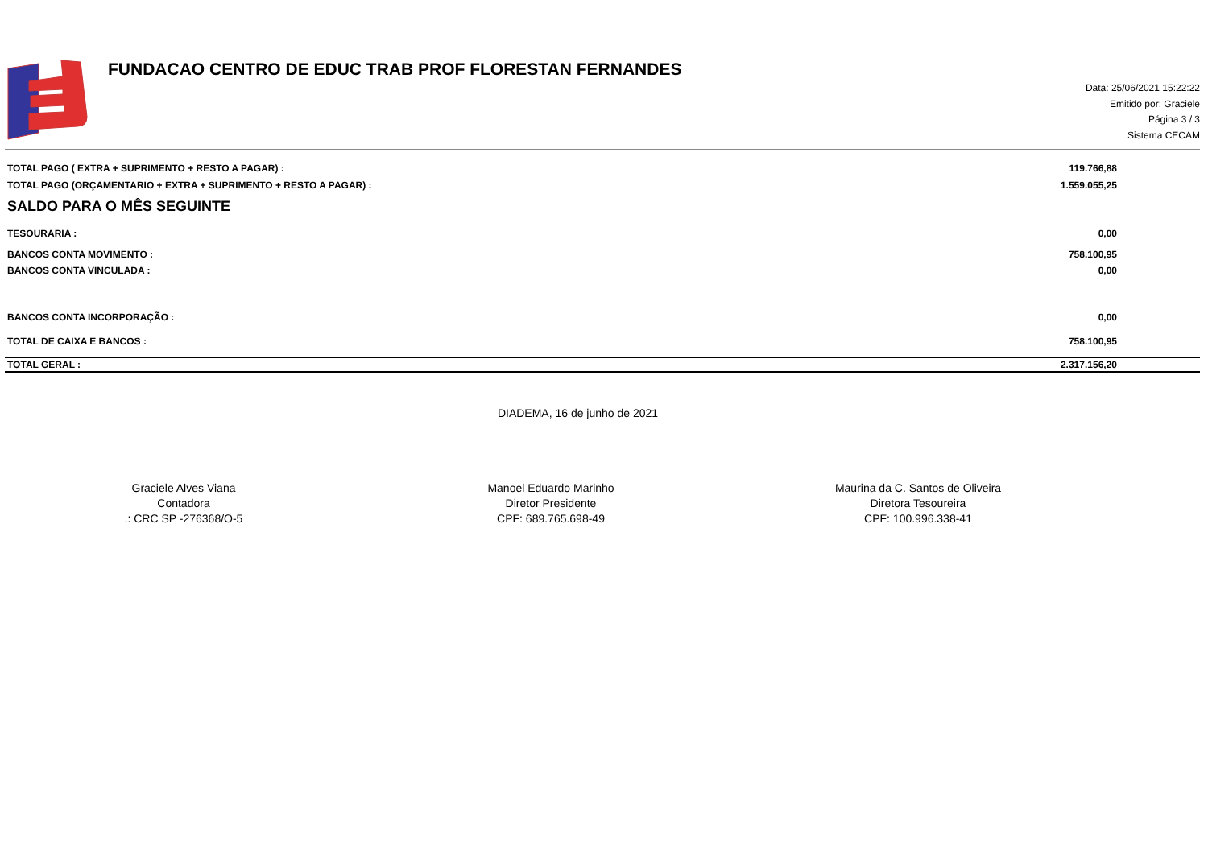FUNDACAO CENTRO DE EDUC TRAB PROF FLORESTAN FERNANDES
Data: 25/06/2021 15:22:22
Emitido por: Graciele
Página 3 / 3
Sistema CECAM
| TOTAL PAGO ( EXTRA + SUPRIMENTO + RESTO A PAGAR) : | 119.766,88 |
| TOTAL PAGO (ORÇAMENTARIO + EXTRA + SUPRIMENTO + RESTO A PAGAR) : | 1.559.055,25 |
SALDO PARA O MÊS SEGUINTE
| TESOURARIA : | 0,00 |
| BANCOS CONTA MOVIMENTO : | 758.100,95 |
| BANCOS CONTA VINCULADA : | 0,00 |
| BANCOS CONTA INCORPORAÇÃO : | 0,00 |
| TOTAL DE CAIXA E BANCOS : | 758.100,95 |
| TOTAL GERAL : | 2.317.156,20 |
DIADEMA, 16 de junho de 2021
Graciele Alves Viana
Contadora
.: CRC SP -276368/O-5
Manoel Eduardo Marinho
Diretor Presidente
CPF: 689.765.698-49
Maurina da C. Santos de Oliveira
Diretora Tesoureira
CPF: 100.996.338-41